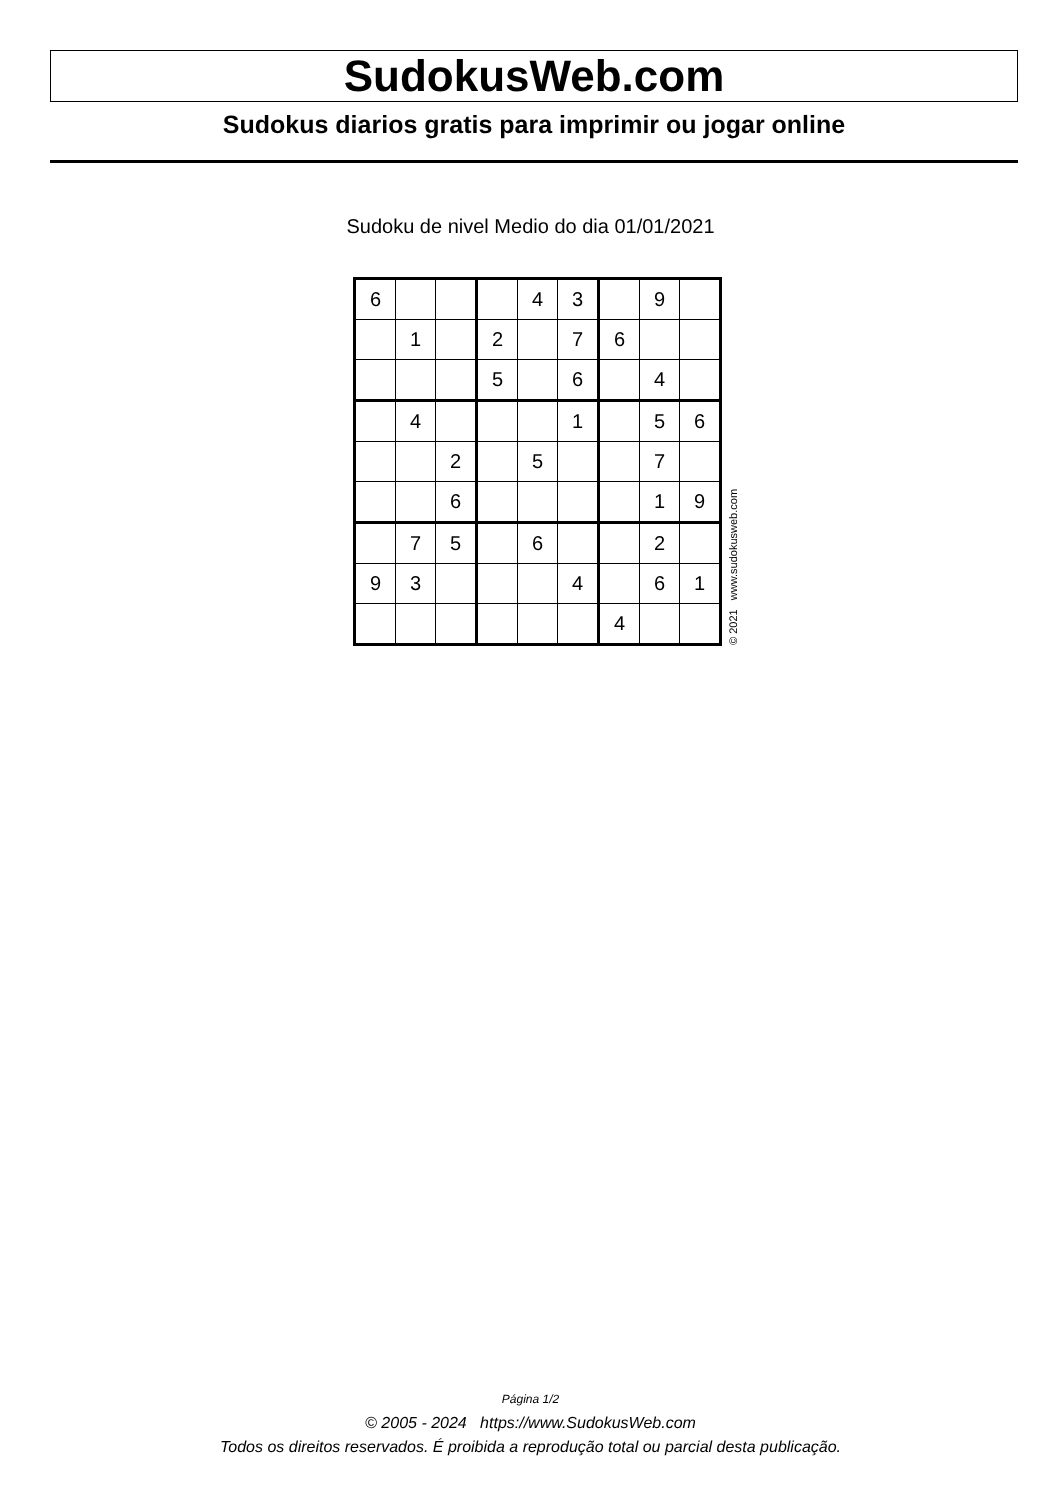SudokusWeb.com
Sudokus diarios gratis para imprimir ou jogar online
Sudoku de nivel Medio do dia 01/01/2021
| 6 | | | | 4 | 3 | | 9 | |
| | 1 | | 2 | | 7 | 6 | | |
| | | | 5 | | 6 | | 4 | |
| | 4 | | | | 1 | | 5 | 6 |
| | | 2 | | 5 | | | 7 | |
| | | 6 | | | | | 1 | 9 |
| | 7 | 5 | | 6 | | | 2 | |
| 9 | 3 | | | | 4 | | 6 | 1 |
| | | | | | | 4 | | |
© 2021 www.sudokusweb.com
Página 1/2
© 2005 - 2024 https://www.SudokusWeb.com
Todos os direitos reservados. É proibida a reprodução total ou parcial desta publicação.